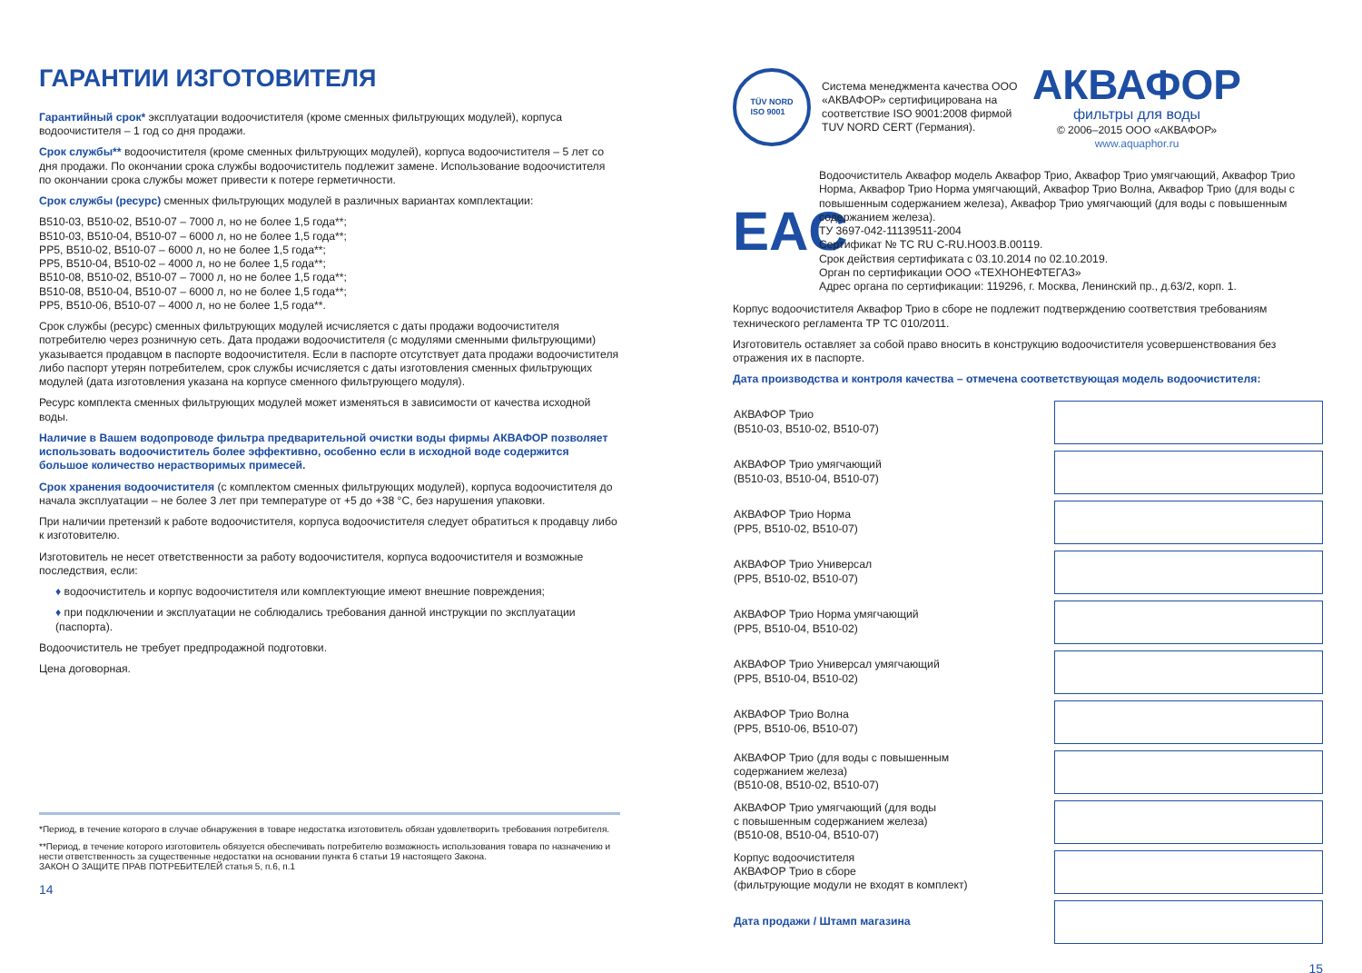ГАРАНТИИ ИЗГОТОВИТЕЛЯ
Гарантийный срок* эксплуатации водоочистителя (кроме сменных фильтрующих модулей), корпуса водоочистителя – 1 год со дня продажи.
Срок службы** водоочистителя (кроме сменных фильтрующих модулей), корпуса водоочистителя – 5 лет со дня продажи. По окончании срока службы водоочиститель подлежит замене. Использование водоочистителя по окончании срока службы может привести к потере герметичности.
Срок службы (ресурс) сменных фильтрующих модулей в различных вариантах комплектации:
В510-03, В510-02, В510-07 – 7000 л, но не более 1,5 года**;
В510-03, В510-04, В510-07 – 6000 л, но не более 1,5 года**;
PP5, В510-02, В510-07 – 6000 л, но не более 1,5 года**;
PP5, В510-04, В510-02 – 4000 л, но не более 1,5 года**;
В510-08, В510-02, В510-07 – 7000 л, но не более 1,5 года**;
В510-08, В510-04, В510-07 – 6000 л, но не более 1,5 года**;
PP5, В510-06, В510-07 – 4000 л, но не более 1,5 года**.
Срок службы (ресурс) сменных фильтрующих модулей исчисляется с даты продажи водоочистителя потребителю через розничную сеть. Дата продажи водоочистителя (с модулями сменными фильтрующими) указывается продавцом в паспорте водоочистителя. Если в паспорте отсутствует дата продажи водоочистителя либо паспорт утерян потребителем, срок службы исчисляется с даты изготовления сменных фильтрующих модулей (дата изготовления указана на корпусе сменного фильтрующего модуля).
Ресурс комплекта сменных фильтрующих модулей может изменяться в зависимости от качества исходной воды.
Наличие в Вашем водопроводе фильтра предварительной очистки воды фирмы АКВАФОР позволяет использовать водоочиститель более эффективно, особенно если в исходной воде содержится большое количество нерастворимых примесей.
Срок хранения водоочистителя (с комплектом сменных фильтрующих модулей), корпуса водоочистителя до начала эксплуатации – не более 3 лет при температуре от +5 до +38 °С, без нарушения упаковки.
При наличии претензий к работе водоочистителя, корпуса водоочистителя следует обратиться к продавцу либо к изготовителю.
Изготовитель не несет ответственности за работу водоочистителя, корпуса водоочистителя и возможные последствия, если:
♦ водоочиститель и корпус водоочистителя или комплектующие имеют внешние повреждения;
♦ при подключении и эксплуатации не соблюдались требования данной инструкции по эксплуатации (паспорта).
Водоочиститель не требует предпродажной подготовки.
Цена договорная.
*Период, в течение которого в случае обнаружения в товаре недостатка изготовитель обязан удовлетворить требования потребителя.
**Период, в течение которого изготовитель обязуется обеспечивать потребителю возможность использования товара по назначению и нести ответственность за существенные недостатки на основании пункта 6 статьи 19 настоящего Закона.
ЗАКОН О ЗАЩИТЕ ПРАВ ПОТРЕБИТЕЛЕЙ статья 5, п.6, п.1
14
TÜV NORD
ISO 9001
Система менеджмента качества ООО «АКВАФОР» сертифицирована на соответствие ISO 9001:2008 фирмой TUV NORD CERT (Германия).
АКВАФОР
фильтры для воды
© 2006–2015 ООО «АКВАФОР»
www.aquaphor.ru
EAC
Водоочиститель Аквафор модель Аквафор Трио, Аквафор Трио умягчающий, Аквафор Трио Норма, Аквафор Трио Норма умягчающий, Аквафор Трио Волна, Аквафор Трио (для воды с повышенным содержанием железа), Аквафор Трио умягчающий (для воды с повышенным содержанием железа).
ТУ 3697-042-11139511-2004
Сертификат № ТС RU C-RU.НО03.В.00119.
Срок действия сертификата с 03.10.2014 по 02.10.2019.
Орган по сертификации ООО «ТЕХНОНЕФТЕГАЗ»
Адрес органа по сертификации: 119296, г. Москва, Ленинский пр., д.63/2, корп. 1.
Корпус водоочистителя Аквафор Трио в сборе не подлежит подтверждению соответствия требованиям технического регламента ТР ТС 010/2011.
Изготовитель оставляет за собой право вносить в конструкцию водоочистителя усовершенствования без отражения их в паспорте.
Дата производства и контроля качества – отмечена соответствующая модель водоочистителя:
| АКВАФОР Трио (В510-03, В510-02, В510-07) | |
| АКВАФОР Трио умягчающий (В510-03, В510-04, В510-07) | |
| АКВАФОР Трио Норма (PP5, В510-02, В510-07) | |
| АКВАФОР Трио Универсал (PP5, В510-02, В510-07) | |
| АКВАФОР Трио Норма умягчающий (PP5, В510-04, В510-02) | |
| АКВАФОР Трио Универсал умягчающий (PP5, В510-04, В510-02) | |
| АКВАФОР Трио Волна (PP5, В510-06, В510-07) | |
| АКВАФОР Трио (для воды с повышенным содержанием железа) (В510-08, В510-02, В510-07) | |
| АКВАФОР Трио умягчающий (для воды с повышенным содержанием железа) (В510-08, В510-04, В510-07) | |
| Корпус водоочистителя АКВАФОР Трио в сборе (фильтрующие модули не входят в комплект) | |
| Дата продажи / Штамп магазина | |
15